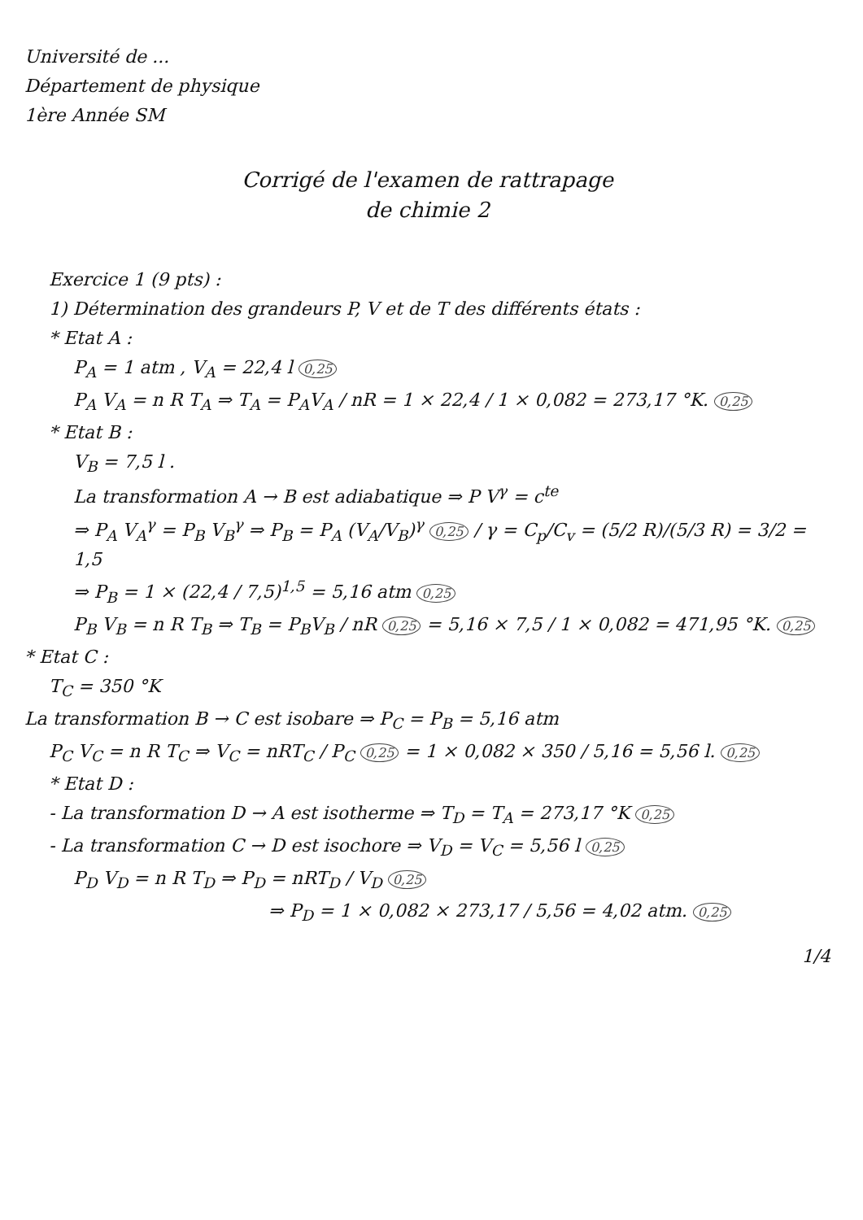Université de ...
Département de physique
1ère Année SM
Corrigé de l'examen de rattrapage
de chimie 2
Exercice 1 (9 pts) :
1) Détermination des grandeurs P, V et de T des différents états :
* Etat A :
P<sub>A</sub> = 1 atm , V<sub>A</sub> = 22,4 l 0,25
P<sub>A</sub> V<sub>A</sub> = n R T<sub>A</sub> ⇒ T<sub>A</sub> = P<sub>A</sub>V<sub>A</sub> / nR = 1 × 22,4 / 1 × 0,082 = 273,17 °K. 0,25
* Etat B :
V<sub>B</sub> = 7,5 l .
La transformation A → B est adiabatique ⇒ P V<sup>γ</sup> = c<sup>te</sup>
⇒ P<sub>A</sub> V<sub>A</sub><sup>γ</sup> = P<sub>B</sub> V<sub>B</sub><sup>γ</sup> ⇒ P<sub>B</sub> = P<sub>A</sub> (V<sub>A</sub>/V<sub>B</sub>)<sup>γ</sup> 0,25 / γ = C<sub>p</sub>/C<sub>v</sub> = (5/2 R)/(5/3 R) = 3/2 = 1,5
⇒ P<sub>B</sub> = 1 × (22,4 / 7,5)<sup>1,5</sup> = 5,16 atm 0,25
P<sub>B</sub> V<sub>B</sub> = n R T<sub>B</sub> ⇒ T<sub>B</sub> = P<sub>B</sub>V<sub>B</sub> / nR 0,25 = 5,16 × 7,5 / 1 × 0,082 = 471,95 °K. 0,25
* Etat C :
T<sub>C</sub> = 350 °K
La transformation B → C est isobare ⇒ P<sub>C</sub> = P<sub>B</sub> = 5,16 atm
P<sub>C</sub> V<sub>C</sub> = n R T<sub>C</sub> ⇒ V<sub>C</sub> = nRT<sub>C</sub> / P<sub>C</sub> 0,25 = 1 × 0,082 × 350 / 5,16 = 5,56 l. 0,25
* Etat D :
- La transformation D → A est isotherme ⇒ T<sub>D</sub> = T<sub>A</sub> = 273,17 °K 0,25
- La transformation C → D est isochore ⇒ V<sub>D</sub> = V<sub>C</sub> = 5,56 l 0,25
P<sub>D</sub> V<sub>D</sub> = n R T<sub>D</sub> ⇒ P<sub>D</sub> = nRT<sub>D</sub> / V<sub>D</sub> 0,25
⇒ P<sub>D</sub> = 1 × 0,082 × 273,17 / 5,56 = 4,02 atm. 0,25
1/4